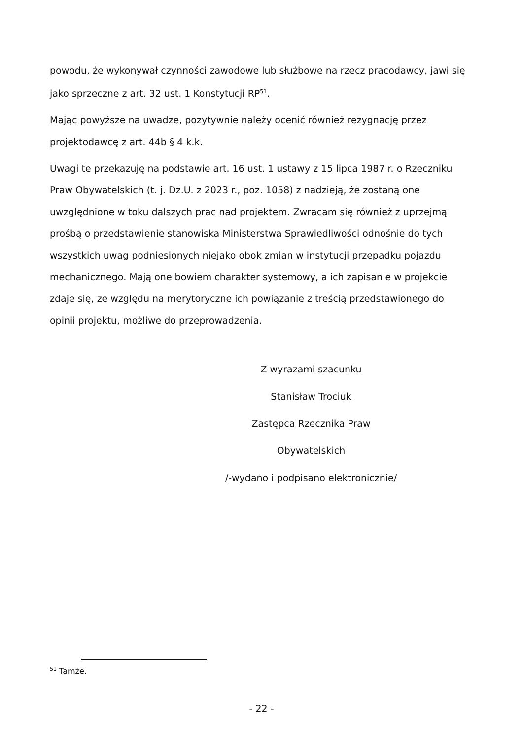powodu, że wykonywał czynności zawodowe lub służbowe na rzecz pracodawcy, jawi się jako sprzeczne z art. 32 ust. 1 Konstytucji RP<sup>51</sup>.
Mając powyższe na uwadze, pozytywnie należy ocenić również rezygnację przez projektodawcę z art. 44b § 4 k.k.
Uwagi te przekazuję na podstawie art. 16 ust. 1 ustawy z 15 lipca 1987 r. o Rzeczniku Praw Obywatelskich (t. j. Dz.U. z 2023 r., poz. 1058) z nadzieją, że zostaną one uwzględnione w toku dalszych prac nad projektem. Zwracam się również z uprzejmą prośbą o przedstawienie stanowiska Ministerstwa Sprawiedliwości odnośnie do tych wszystkich uwag podniesionych niejako obok zmian w instytucji przepadku pojazdu mechanicznego. Mają one bowiem charakter systemowy, a ich zapisanie w projekcie zdaje się, ze względu na merytoryczne ich powiązanie z treścią przedstawionego do opinii projektu, możliwe do przeprowadzenia.
Z wyrazami szacunku
Stanisław Trociuk
Zastępca Rzecznika Praw Obywatelskich
/-wydano i podpisano elektronicznie/
<sup>51</sup> Tamże.
- 22 -